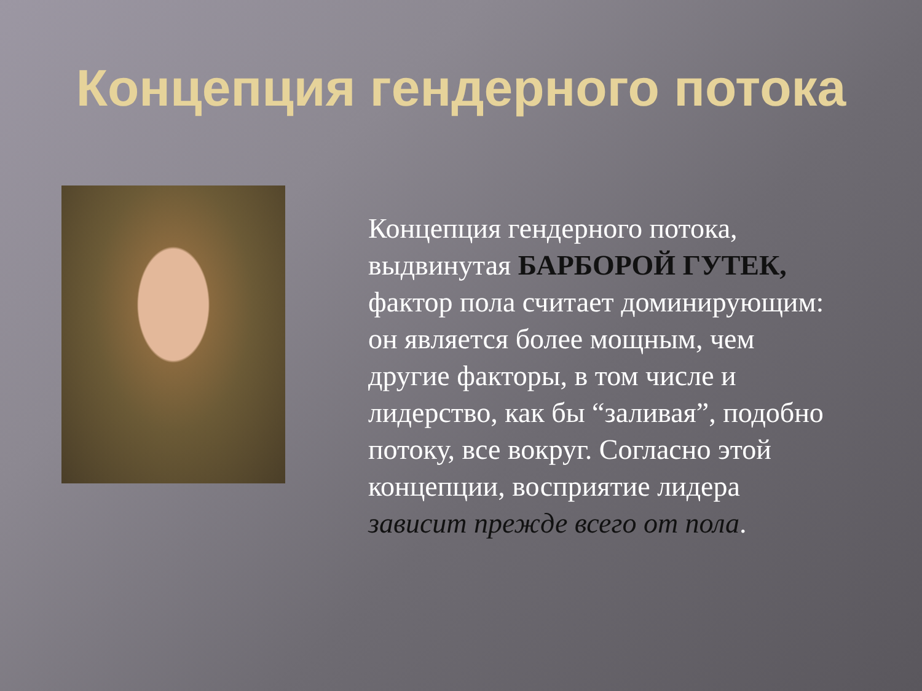Концепция гендерного потока
Концепция гендерного потока, выдвинутая БАРБОРОЙ ГУТЕК, фактор пола считает доминирующим: он является более мощным, чем другие факторы, в том числе и лидерство, как бы “заливая”, подобно потоку, все вокруг. Согласно этой концепции, восприятие лидера зависит прежде всего от пола.